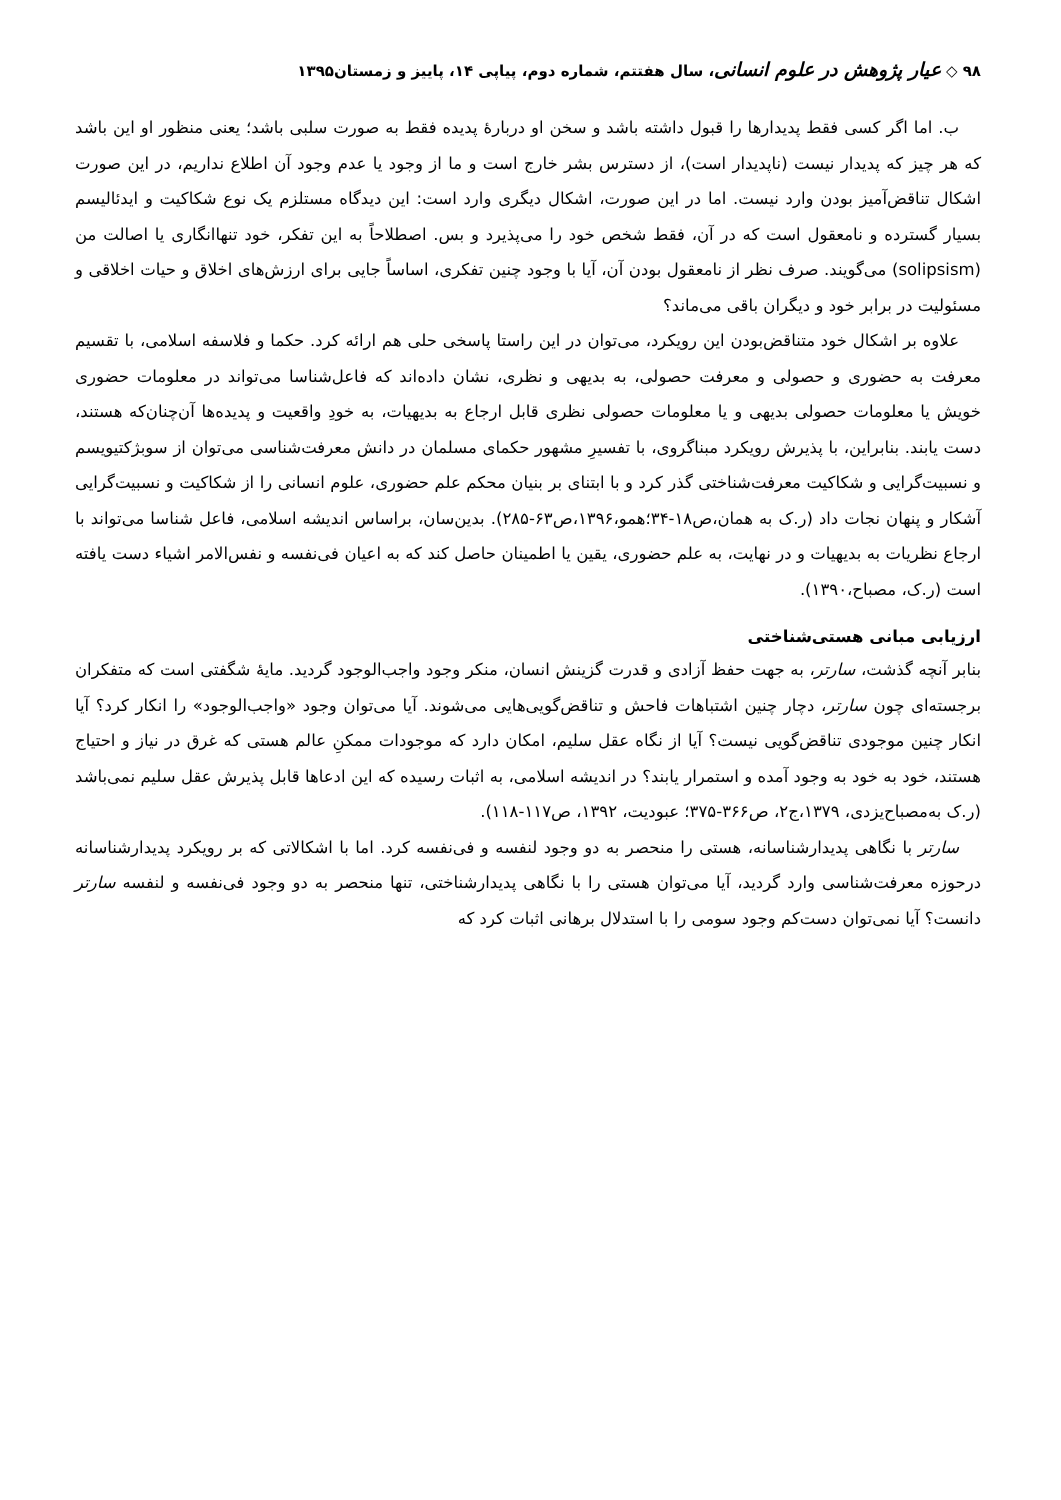۹۸ ◇ عیار پژوهش در علوم انسانی، سال هفتتم، شماره دوم، پیاپی ۱۴، پاییز و زمستان۱۳۹۵
ب. اما اگر کسی فقط پدیدارها را قبول داشته باشد و سخن او دربارهٔ پدیده فقط به صورت سلبی باشد؛ یعنی منظور او این باشد که هر چیز که پدیدار نیست (ناپدیدار است)، از دسترس بشر خارج است و ما از وجود یا عدم وجود آن اطلاع نداریم، در این صورت اشکال تناقض‌آمیز بودن وارد نیست. اما در این صورت، اشکال دیگری وارد است: این دیدگاه مستلزم یک نوع شکاکیت و ایدئالیسم بسیار گسترده و نامعقول است که در آن، فقط شخص خود را می‌پذیرد و بس. اصطلاحاً به این تفکر، خود تنهاانگاری یا اصالت من (solipsism) می‌گویند. صرف نظر از نامعقول بودن آن، آیا با وجود چنین تفکری، اساساً جایی برای ارزش‌های اخلاق و حیات اخلاقی و مسئولیت در برابر خود و دیگران باقی می‌ماند؟
علاوه بر اشکال خود متناقض‌بودن این رویکرد، می‌توان در این راستا پاسخی حلی هم ارائه کرد. حکما و فلاسفه اسلامی، با تقسیم معرفت به حضوری و حصولی و معرفت حصولی، به بدیهی و نظری، نشان داده‌اند که فاعل‌شناسا می‌تواند در معلومات حضوری خویش یا معلومات حصولی بدیهی و یا معلومات حصولی نظری قابل ارجاع به بدیهیات، به خودِ واقعیت و پدیده‌ها آن‌چنان‌که هستند، دست یابند. بنابراین، با پذیرش رویکرد مبناگروی، با تفسیرِ مشهور حکمای مسلمان در دانش معرفت‌شناسی می‌توان از سوبژکتیویسم و نسبیت‌گرایی و شکاکیت معرفت‌شناختی گذر کرد و با ابتنای بر بنیان محکم علم حضوری، علوم انسانی را از شکاکیت و نسبیت‌گرایی آشکار و پنهان نجات داد (ر.ک به همان،ص۱۸-۳۴؛همو،۱۳۹۶،ص۶۳-۲۸۵). بدین‌سان، براساس اندیشه اسلامی، فاعل شناسا می‌تواند با ارجاع نظریات به بدیهیات و در نهایت، به علم حضوری، یقین یا اطمینان حاصل کند که به اعیان فی‌نفسه و نفس‌الامر اشیاء دست یافته است (ر.ک، مصباح،۱۳۹۰).
ارزیابی مبانی هستی‌شناختی
بنابر آنچه گذشت، سارتر، به جهت حفظ آزادی و قدرت گزینش انسان، منکر وجود واجب‌الوجود گردید. مایهٔ شگفتی است که متفکران برجسته‌ای چون سارتر، دچار چنین اشتباهات فاحش و تناقض‌گویی‌هایی می‌شوند. آیا می‌توان وجود «واجب‌الوجود» را انکار کرد؟ آیا انکار چنین موجودی تناقض‌گویی نیست؟ آیا از نگاه عقل سلیم، امکان دارد که موجودات ممکنِ عالم هستی که غرق در نیاز و احتیاج هستند، خود به خود به وجود آمده و استمرار یابند؟ در اندیشه اسلامی، به اثبات رسیده که این ادعاها قابل پذیرش عقل سلیم نمی‌باشد (ر.ک به‌مصباح‌یزدی، ۱۳۷۹،ج۲، ص۳۶۶-۳۷۵؛ عبودیت، ۱۳۹۲، ص۱۱۷-۱۱۸).
سارتر با نگاهی پدیدارشناسانه، هستی را منحصر به دو وجود لنفسه و فی‌نفسه کرد. اما با اشکالاتی که بر رویکرد پدیدارشناسانه درحوزه معرفت‌شناسی وارد گردید، آیا می‌توان هستی را با نگاهی پدیدارشناختی، تنها منحصر به دو وجود فی‌نفسه و لنفسه سارتر دانست؟ آیا نمی‌توان دست‌کم وجود سومی را با استدلال برهانی اثبات کرد که